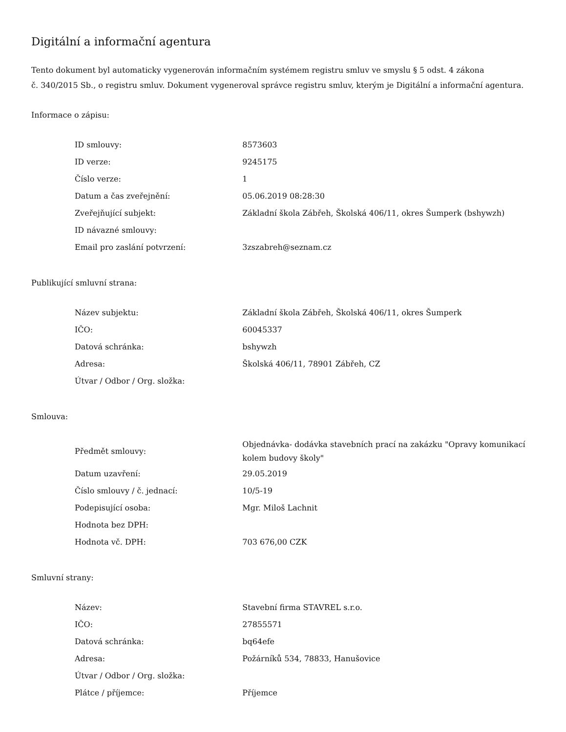Digitální a informační agentura
Tento dokument byl automaticky vygenerován informačním systémem registru smluv ve smyslu § 5 odst. 4 zákona
č. 340/2015 Sb., o registru smluv. Dokument vygeneroval správce registru smluv, kterým je Digitální a informační agentura.
Informace o zápisu:
| ID smlouvy: | 8573603 |
| ID verze: | 9245175 |
| Číslo verze: | 1 |
| Datum a čas zveřejnění: | 05.06.2019 08:28:30 |
| Zveřejňující subjekt: | Základní škola Zábřeh, Školská 406/11, okres Šumperk (bshywzh) |
| ID návazné smlouvy: | |
| Email pro zaslání potvrzení: | 3zszabreh@seznam.cz |
Publikující smluvní strana:
| Název subjektu: | Základní škola Zábřeh, Školská 406/11, okres Šumperk |
| IČO: | 60045337 |
| Datová schránka: | bshywzh |
| Adresa: | Školská 406/11, 78901 Zábřeh, CZ |
| Útvar / Odbor / Org. složka: | |
Smlouva:
| Předmět smlouvy: | Objednávka- dodávka stavebních prací na zakázku "Opravy komunikací kolem budovy školy" |
| Datum uzavření: | 29.05.2019 |
| Číslo smlouvy / č. jednací: | 10/5-19 |
| Podepisující osoba: | Mgr. Miloš Lachnit |
| Hodnota bez DPH: | |
| Hodnota vč. DPH: | 703 676,00 CZK |
Smluvní strany:
| Název: | Stavební firma STAVREL s.r.o. |
| IČO: | 27855571 |
| Datová schránka: | bq64efe |
| Adresa: | Požárníků 534, 78833, Hanušovice |
| Útvar / Odbor / Org. složka: | |
| Plátce / příjemce: | Příjemce |